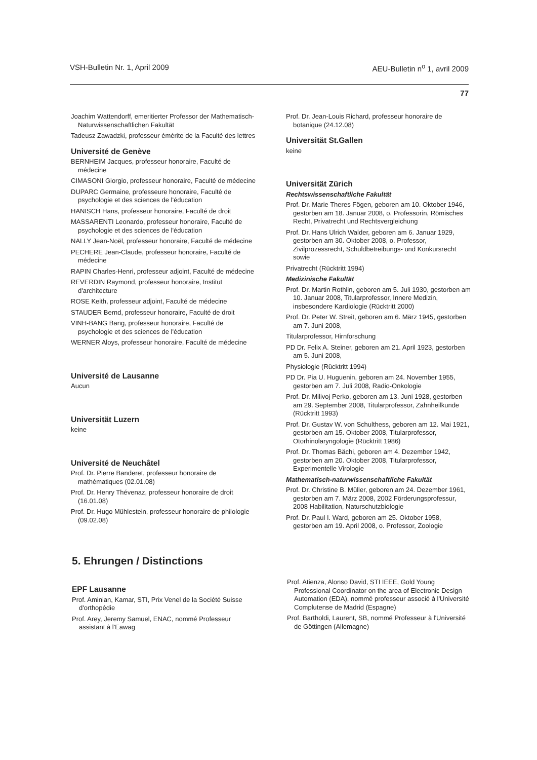VSH-Bulletin Nr. 1, April 2009 AEU-Bulletin n<sup>o</sup> 1, avril 2009
77
Joachim Wattendorff, emeritierter Professor der Mathematisch-Naturwissenschaftlichen Fakultät
Tadeusz Zawadzki, professeur émérite de la Faculté des lettres
Université de Genève
BERNHEIM Jacques, professeur honoraire, Faculté de médecine
CIMASONI Giorgio, professeur honoraire, Faculté de médecine
DUPARC Germaine, professeure honoraire, Faculté de psychologie et des sciences de l'éducation
HANISCH Hans, professeur honoraire, Faculté de droit
MASSARENTI Leonardo, professeur honoraire, Faculté de psychologie et des sciences de l'éducation
NALLY Jean-Noël, professeur honoraire, Faculté de médecine
PECHERE Jean-Claude, professeur honoraire, Faculté de médecine
RAPIN Charles-Henri, professeur adjoint, Faculté de médecine
REVERDIN Raymond, professeur honoraire, Institut d'architecture
ROSE Keith, professeur adjoint, Faculté de médecine
STAUDER Bernd, professeur honoraire, Faculté de droit
VINH-BANG Bang, professeur honoraire, Faculté de psychologie et des sciences de l'éducation
WERNER Aloys, professeur honoraire, Faculté de médecine
Université de Lausanne
Aucun
Universität Luzern
keine
Université de Neuchâtel
Prof. Dr. Pierre Banderet, professeur honoraire de mathématiques (02.01.08)
Prof. Dr. Henry Thévenaz, professeur honoraire de droit (16.01.08)
Prof. Dr. Hugo Mühlestein, professeur honoraire de philologie (09.02.08)
Prof. Dr. Jean-Louis Richard, professeur honoraire de botanique (24.12.08)
Universität St.Gallen
keine
Universität Zürich
Rechtswissenschaftliche Fakultät
Prof. Dr. Marie Theres Fögen, geboren am 10. Oktober 1946, gestorben am 18. Januar 2008, o. Professorin, Römisches Recht, Privatrecht und Rechtsvergleichung
Prof. Dr. Hans Ulrich Walder, geboren am 6. Januar 1929, gestorben am 30. Oktober 2008, o. Professor, Zivilprozessrecht, Schuldbetreibungs- und Konkursrecht sowie
Privatrecht (Rücktritt 1994)
Medizinische Fakultät
Prof. Dr. Martin Rothlin, geboren am 5. Juli 1930, gestorben am 10. Januar 2008, Titularprofessor, Innere Medizin, insbesondere Kardiologie (Rücktritt 2000)
Prof. Dr. Peter W. Streit, geboren am 6. März 1945, gestorben am 7. Juni 2008,
Titularprofessor, Hirnforschung
PD Dr. Felix A. Steiner, geboren am 21. April 1923, gestorben am 5. Juni 2008,
Physiologie (Rücktritt 1994)
PD Dr. Pia U. Huguenin, geboren am 24. November 1955, gestorben am 7. Juli 2008, Radio-Onkologie
Prof. Dr. Milivoj Perko, geboren am 13. Juni 1928, gestorben am 29. September 2008, Titularprofessor, Zahnheilkunde (Rücktritt 1993)
Prof. Dr. Gustav W. von Schulthess, geboren am 12. Mai 1921, gestorben am 15. Oktober 2008, Titularprofessor, Otorhinolaryngologie (Rücktritt 1986)
Prof. Dr. Thomas Bächi, geboren am 4. Dezember 1942, gestorben am 20. Oktober 2008, Titularprofessor, Experimentelle Virologie
Mathematisch-naturwissenschaftliche Fakultät
Prof. Dr. Christine B. Müller, geboren am 24. Dezember 1961, gestorben am 7. März 2008, 2002 Förderungsprofessur, 2008 Habilitation, Naturschutzbiologie
Prof. Dr. Paul I. Ward, geboren am 25. Oktober 1958, gestorben am 19. April 2008, o. Professor, Zoologie
5. Ehrungen / Distinctions
EPF Lausanne
Prof. Aminian, Kamar, STI, Prix Venel de la Société Suisse d'orthopédie
Prof. Arey, Jeremy Samuel, ENAC, nommé Professeur assistant à l'Eawag
Prof. Atienza, Alonso David, STI IEEE, Gold Young Professional Coordinator on the area of Electronic Design Automation (EDA), nommé professeur associé à l'Université Complutense de Madrid (Espagne)
Prof. Bartholdi, Laurent, SB, nommé Professeur à l'Université de Göttingen (Allemagne)